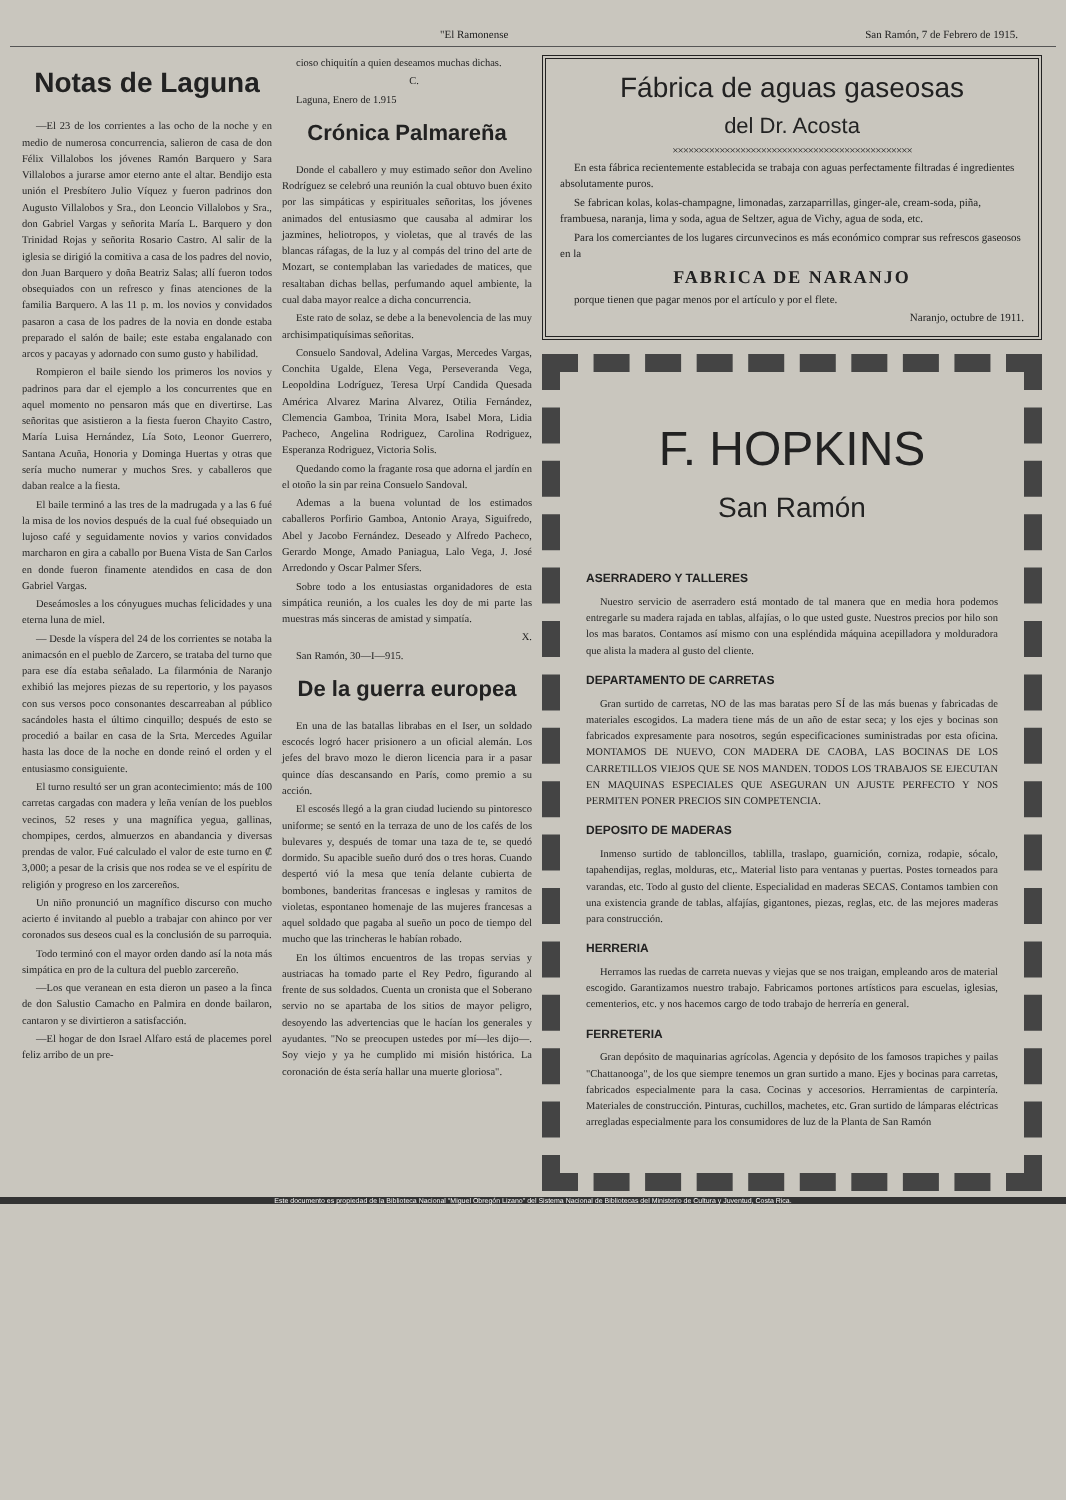"El Ramonense San Ramón, 7 de Febrero de 1915.
Notas de Laguna
—El 23 de los corrientes a las ocho de la noche y en medio de numerosa concurrencia, salieron de casa de don Félix Villalobos los jóvenes Ramón Barquero y Sara Villalobos a jurarse amor eterno ante el altar. Bendijo esta unión el Presbítero Julio Víquez y fueron padrinos don Augusto Villalobos y Sra., don Leoncio Villalobos y Sra., don Gabriel Vargas y señorita María L. Barquero y don Trinidad Rojas y señorita Rosario Castro. Al salir de la iglesia se dirigió la comitiva a casa de los padres del novio, don Juan Barquero y doña Beatriz Salas; allí fueron todos obsequiados con un refresco y finas atenciones de la familia Barquero. A las 11 p. m. los novios y convidados pasaron a casa de los padres de la novia en donde estaba preparado el salón de baile; este estaba engalanado con arcos y pacayas y adornado con sumo gusto y habilidad.
Rompieron el baile siendo los primeros los novios y padrinos para dar el ejemplo a los concurrentes que en aquel momento no pensaron más que en divertirse. Las señoritas que asistieron a la fiesta fueron Chayito Castro, María Luisa Hernández, Lía Soto, Leonor Guerrero, Santana Acuña, Honoria y Dominga Huertas y otras que sería mucho numerar y muchos Sres. y caballeros que daban realce a la fiesta.
El baile terminó a las tres de la madrugada y a las 6 fué la misa de los novios después de la cual fué obsequiado un lujoso café y seguidamente novios y varios convidados marcharon en gira a caballo por Buena Vista de San Carlos en donde fueron finamente atendidos en casa de don Gabriel Vargas.
Deseámosles a los cónyugues muchas felicidades y una eterna luna de miel.
— Desde la víspera del 24 de los corrientes se notaba la animacsón en el pueblo de Zarcero, se trataba del turno que para ese día estaba señalado. La filarmónia de Naranjo exhibió las mejores piezas de su repertorio, y los payasos con sus versos poco consonantes descarreaban al público sacándoles hasta el último cinquillo; después de esto se procedió a bailar en casa de la Srta. Mercedes Aguilar hasta las doce de la noche en donde reinó el orden y el entusiasmo consiguiente.
El turno resultó ser un gran acontecimiento: más de 100 carretas cargadas con madera y leña venían de los pueblos vecinos, 52 reses y una magnífica yegua, gallinas, chompipes, cerdos, almuerzos en abandancia y diversas prendas de valor. Fué calculado el valor de este turno en ₡ 3,000; a pesar de la crisis que nos rodea se ve el espíritu de religión y progreso en los zarcereños.
Un niño pronunció un magnífico discurso con mucho acierto é invitando al pueblo a trabajar con ahinco por ver coronados sus deseos cual es la conclusión de su parroquia.
Todo terminó con el mayor orden dando así la nota más simpática en pro de la cultura del pueblo zarcereño.
—Los que veranean en esta dieron un paseo a la finca de don Salustio Camacho en Palmira en donde bailaron, cantaron y se divirtieron a satisfacción.
—El hogar de don Israel Alfaro está de placemes porel feliz arribo de un pre-
cioso chiquitín a quien deseamos muchas dichas.
C.
Laguna, Enero de 1.915
Crónica Palmareña
Donde el caballero y muy estimado señor don Avelino Rodríguez se celebró una reunión la cual obtuvo buen éxito por las simpáticas y espirituales señoritas, los jóvenes animados del entusiasmo que causaba al admirar los jazmines, heliotropos, y violetas, que al través de las blancas ráfagas, de la luz y al compás del trino del arte de Mozart, se contemplaban las variedades de matices, que resaltaban dichas bellas, perfumando aquel ambiente, la cual daba mayor realce a dicha concurrencia.
Este rato de solaz, se debe a la benevolencia de las muy archisimpatiquísimas señoritas.
Consuelo Sandoval, Adelina Vargas, Mercedes Vargas, Conchita Ugalde, Elena Vega, Perseveranda Vega, Leopoldina Lodríguez, Teresa Urpí Candida Quesada América Alvarez Marina Alvarez, Otilia Fernández, Clemencia Gamboa, Trinita Mora, Isabel Mora, Lidia Pacheco, Angelina Rodriguez, Carolina Rodriguez, Esperanza Rodriguez, Victoria Solis.
Quedando como la fragante rosa que adorna el jardín en el otoño la sin par reina Consuelo Sandoval.
Ademas a la buena voluntad de los estimados caballeros Porfirio Gamboa, Antonio Araya, Siguifredo, Abel y Jacobo Fernández. Deseado y Alfredo Pacheco, Gerardo Monge, Amado Paniagua, Lalo Vega, J. José Arredondo y Oscar Palmer Sfers.
Sobre todo a los entusiastas organidadores de esta simpática reunión, a los cuales les doy de mi parte las muestras más sinceras de amistad y simpatía.
X.
San Ramón, 30—I—915.
De la guerra europea
En una de las batallas librabas en el Iser, un soldado escocés logró hacer prisionero a un oficial alemán. Los jefes del bravo mozo le dieron licencia para ir a pasar quince días descansando en París, como premio a su acción.
El escosés llegó a la gran ciudad luciendo su pintoresco uniforme; se sentó en la terraza de uno de los cafés de los bulevares y, después de tomar una taza de te, se quedó dormido. Su apacible sueño duró dos o tres horas. Cuando despertó vió la mesa que tenía delante cubierta de bombones, banderitas francesas e inglesas y ramitos de violetas, espontaneo homenaje de las mujeres francesas a aquel soldado que pagaba al sueño un poco de tiempo del mucho que las trincheras le habían robado.
En los últimos encuentros de las tropas servias y austriacas ha tomado parte el Rey Pedro, figurando al frente de sus soldados. Cuenta un cronista que el Soberano servio no se apartaba de los sitios de mayor peligro, desoyendo las advertencias que le hacían los generales y ayudantes. "No se preocupen ustedes por mí—les dijo—. Soy viejo y ya he cumplido mi misión histórica. La coronación de ésta sería hallar una muerte gloriosa".
Fábrica de aguas gaseosas
del Dr. Acosta
××××××××××××××××××××××××××××××××××××××××××××××
En esta fábrica recientemente establecida se trabaja con aguas perfectamente filtradas é ingredientes absolutamente puros.
Se fabrican kolas, kolas-champagne, limonadas, zarzaparrillas, ginger-ale, cream-soda, piña, frambuesa, naranja, lima y soda, agua de Seltzer, agua de Vichy, agua de soda, etc.
Para los comerciantes de los lugares circunvecinos es más económico comprar sus refrescos gaseosos en la
FABRICA DE NARANJO
porque tienen que pagar menos por el artículo y por el flete.
Naranjo, octubre de 1911.
F. HOPKINS
San Ramón
ASERRADERO Y TALLERES
Nuestro servicio de aserradero está montado de tal manera que en media hora podemos entregarle su madera rajada en tablas, alfajías, o lo que usted guste. Nuestros precios por hilo son los mas baratos. Contamos así mismo con una espléndida máquina acepilladora y molduradora que alista la madera al gusto del cliente.
DEPARTAMENTO DE CARRETAS
Gran surtido de carretas, NO de las mas baratas pero SÍ de las más buenas y fabricadas de materiales escogidos. La madera tiene más de un año de estar seca; y los ejes y bocinas son fabricados expresamente para nosotros, según especificaciones suministradas por esta oficina. MONTAMOS DE NUEVO, CON MADERA DE CAOBA, LAS BOCINAS DE LOS CARRETILLOS VIEJOS QUE SE NOS MANDEN. TODOS LOS TRABAJOS SE EJECUTAN EN MAQUINAS ESPECIALES QUE ASEGURAN UN AJUSTE PERFECTO Y NOS PERMITEN PONER PRECIOS SIN COMPETENCIA.
DEPOSITO DE MADERAS
Inmenso surtido de tabloncillos, tablilla, traslapo, guarnición, corniza, rodapie, sócalo, tapahendijas, reglas, molduras, etc,. Material listo para ventanas y puertas. Postes torneados para varandas, etc. Todo al gusto del cliente. Especialidad en maderas SECAS. Contamos tambien con una existencia grande de tablas, alfajías, gigantones, piezas, reglas, etc. de las mejores maderas para construcción.
HERRERIA
Herramos las ruedas de carreta nuevas y viejas que se nos traigan, empleando aros de material escogido. Garantizamos nuestro trabajo. Fabricamos portones artísticos para escuelas, iglesias, cementerios, etc. y nos hacemos cargo de todo trabajo de herrería en general.
FERRETERIA
Gran depósito de maquinarias agrícolas. Agencia y depósito de los famosos trapiches y pailas "Chattanooga", de los que siempre tenemos un gran surtido a mano. Ejes y bocinas para carretas, fabricados especialmente para la casa. Cocinas y accesorios. Herramientas de carpintería. Materiales de construcción. Pinturas, cuchillos, machetes, etc. Gran surtido de lámparas eléctricas arregladas especialmente para los consumidores de luz de la Planta de San Ramón
Este documento es propiedad de la Biblioteca Nacional "Miguel Obregón Lizano" del Sistema Nacional de Bibliotecas del Ministerio de Cultura y Juventud, Costa Rica.